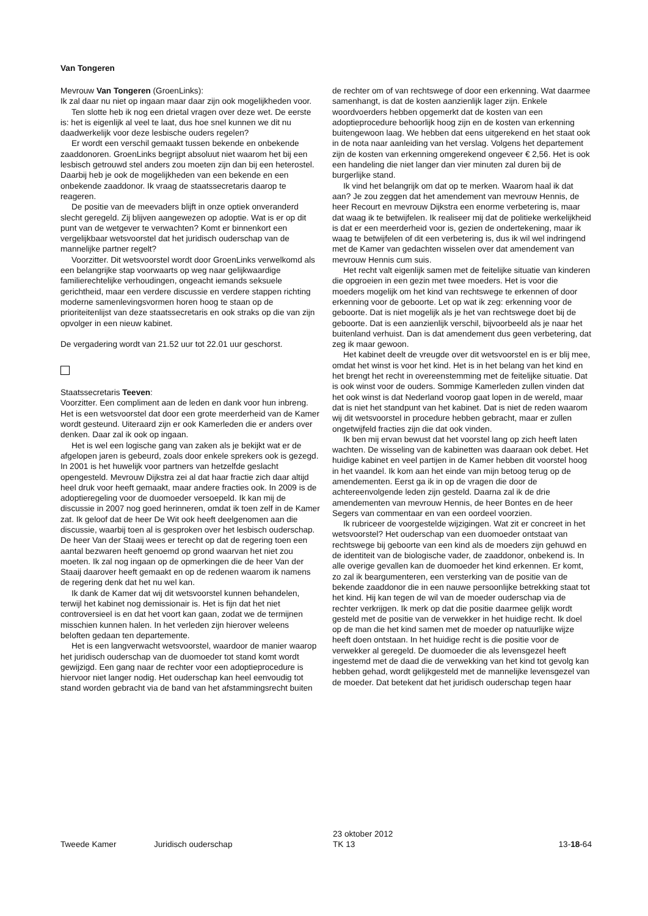Van Tongeren
Mevrouw Van Tongeren (GroenLinks):
Ik zal daar nu niet op ingaan maar daar zijn ook mogelijkheden voor.
Ten slotte heb ik nog een drietal vragen over deze wet. De eerste is: het is eigenlijk al veel te laat, dus hoe snel kunnen we dit nu daadwerkelijk voor deze lesbische ouders regelen?
Er wordt een verschil gemaakt tussen bekende en onbekende zaaddonoren. GroenLinks begrijpt absoluut niet waarom het bij een lesbisch getrouwd stel anders zou moeten zijn dan bij een heterostel. Daarbij heb je ook de mogelijkheden van een bekende en een onbekende zaaddonor. Ik vraag de staatssecretaris daarop te reageren.
De positie van de meevaders blijft in onze optiek onveranderd slecht geregeld. Zij blijven aangewezen op adoptie. Wat is er op dit punt van de wetgever te verwachten? Komt er binnenkort een vergelijkbaar wetsvoorstel dat het juridisch ouderschap van de mannelijke partner regelt?
Voorzitter. Dit wetsvoorstel wordt door GroenLinks verwelkomd als een belangrijke stap voorwaarts op weg naar gelijkwaardige familierechtelijke verhoudingen, ongeacht iemands seksuele gerichtheid, maar een verdere discussie en verdere stappen richting moderne samenlevingsvormen horen hoog te staan op de prioriteitenlijst van deze staatssecretaris en ook straks op die van zijn opvolger in een nieuw kabinet.
De vergadering wordt van 21.52 uur tot 22.01 uur geschorst.
Staatssecretaris Teeven:
Voorzitter. Een compliment aan de leden en dank voor hun inbreng. Het is een wetsvoorstel dat door een grote meerderheid van de Kamer wordt gesteund. Uiteraard zijn er ook Kamerleden die er anders over denken. Daar zal ik ook op ingaan.
Het is wel een logische gang van zaken als je bekijkt wat er de afgelopen jaren is gebeurd, zoals door enkele sprekers ook is gezegd. In 2001 is het huwelijk voor partners van hetzelfde geslacht opengesteld. Mevrouw Dijkstra zei al dat haar fractie zich daar altijd heel druk voor heeft gemaakt, maar andere fracties ook. In 2009 is de adoptieregeling voor de duomoeder versoepeld. Ik kan mij de discussie in 2007 nog goed herinneren, omdat ik toen zelf in de Kamer zat. Ik geloof dat de heer De Wit ook heeft deelgenomen aan die discussie, waarbij toen al is gesproken over het lesbisch ouderschap. De heer Van der Staaij wees er terecht op dat de regering toen een aantal bezwaren heeft genoemd op grond waarvan het niet zou moeten. Ik zal nog ingaan op de opmerkingen die de heer Van der Staaij daarover heeft gemaakt en op de redenen waarom ik namens de regering denk dat het nu wel kan.
Ik dank de Kamer dat wij dit wetsvoorstel kunnen behandelen, terwijl het kabinet nog demissionair is. Het is fijn dat het niet controversieel is en dat het voort kan gaan, zodat we de termijnen misschien kunnen halen. In het verleden zijn hierover weleens beloften gedaan ten departemente.
Het is een langverwacht wetsvoorstel, waardoor de manier waarop het juridisch ouderschap van de duomoeder tot stand komt wordt gewijzigd. Een gang naar de rechter voor een adoptieprocedure is hiervoor niet langer nodig. Het ouderschap kan heel eenvoudig tot stand worden gebracht via de band van het afstammingsrecht buiten
de rechter om of van rechtswege of door een erkenning. Wat daarmee samenhangt, is dat de kosten aanzienlijk lager zijn. Enkele woordvoerders hebben opgemerkt dat de kosten van een adoptieprocedure behoorlijk hoog zijn en de kosten van erkenning buitengewoon laag. We hebben dat eens uitgerekend en het staat ook in de nota naar aanleiding van het verslag. Volgens het departement zijn de kosten van erkenning omgerekend ongeveer € 2,56. Het is ook een handeling die niet langer dan vier minuten zal duren bij de burgerlijke stand.
Ik vind het belangrijk om dat op te merken. Waarom haal ik dat aan? Je zou zeggen dat het amendement van mevrouw Hennis, de heer Recourt en mevrouw Dijkstra een enorme verbetering is, maar dat waag ik te betwijfelen. Ik realiseer mij dat de politieke werkelijkheid is dat er een meerderheid voor is, gezien de ondertekening, maar ik waag te betwijfelen of dit een verbetering is, dus ik wil wel indringend met de Kamer van gedachten wisselen over dat amendement van mevrouw Hennis cum suis.
Het recht valt eigenlijk samen met de feitelijke situatie van kinderen die opgroeien in een gezin met twee moeders. Het is voor die moeders mogelijk om het kind van rechtswege te erkennen of door erkenning voor de geboorte. Let op wat ik zeg: erkenning voor de geboorte. Dat is niet mogelijk als je het van rechtswege doet bij de geboorte. Dat is een aanzienlijk verschil, bijvoorbeeld als je naar het buitenland verhuist. Dan is dat amendement dus geen verbetering, dat zeg ik maar gewoon.
Het kabinet deelt de vreugde over dit wetsvoorstel en is er blij mee, omdat het winst is voor het kind. Het is in het belang van het kind en het brengt het recht in overeenstemming met de feitelijke situatie. Dat is ook winst voor de ouders. Sommige Kamerleden zullen vinden dat het ook winst is dat Nederland voorop gaat lopen in de wereld, maar dat is niet het standpunt van het kabinet. Dat is niet de reden waarom wij dit wetsvoorstel in procedure hebben gebracht, maar er zullen ongetwijfeld fracties zijn die dat ook vinden.
Ik ben mij ervan bewust dat het voorstel lang op zich heeft laten wachten. De wisseling van de kabinetten was daaraan ook debet. Het huidige kabinet en veel partijen in de Kamer hebben dit voorstel hoog in het vaandel. Ik kom aan het einde van mijn betoog terug op de amendementen. Eerst ga ik in op de vragen die door de achtereenvolgende leden zijn gesteld. Daarna zal ik de drie amendementen van mevrouw Hennis, de heer Bontes en de heer Segers van commentaar en van een oordeel voorzien.
Ik rubriceer de voorgestelde wijzigingen. Wat zit er concreet in het wetsvoorstel? Het ouderschap van een duomoeder ontstaat van rechtswege bij geboorte van een kind als de moeders zijn gehuwd en de identiteit van de biologische vader, de zaaddonor, onbekend is. In alle overige gevallen kan de duomoeder het kind erkennen. Er komt, zo zal ik beargumenteren, een versterking van de positie van de bekende zaaddonor die in een nauwe persoonlijke betrekking staat tot het kind. Hij kan tegen de wil van de moeder ouderschap via de rechter verkrijgen. Ik merk op dat die positie daarmee gelijk wordt gesteld met de positie van de verwekker in het huidige recht. Ik doel op de man die het kind samen met de moeder op natuurlijke wijze heeft doen ontstaan. In het huidige recht is die positie voor de verwekker al geregeld. De duomoeder die als levensgezel heeft ingestemd met de daad die de verwekking van het kind tot gevolg kan hebben gehad, wordt gelijkgesteld met de mannelijke levensgezel van de moeder. Dat betekent dat het juridisch ouderschap tegen haar
Tweede Kamer Juridisch ouderschap
23 oktober 2012
TK 13
13-18-64